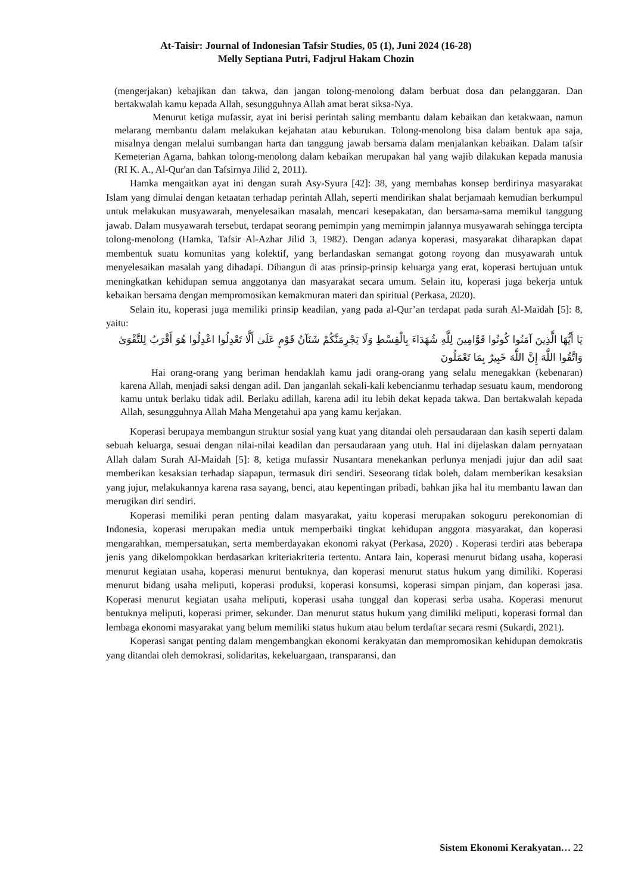At-Taisir: Journal of Indonesian Tafsir Studies, 05 (1), Juni 2024 (16-28)
Melly Septiana Putri, Fadjrul Hakam Chozin
(mengerjakan) kebajikan dan takwa, dan jangan tolong-menolong dalam berbuat dosa dan pelanggaran. Dan bertakwalah kamu kepada Allah, sesungguhnya Allah amat berat siksa-Nya.
Menurut ketiga mufassir, ayat ini berisi perintah saling membantu dalam kebaikan dan ketakwaan, namun melarang membantu dalam melakukan kejahatan atau keburukan. Tolong-menolong bisa dalam bentuk apa saja, misalnya dengan melalui sumbangan harta dan tanggung jawab bersama dalam menjalankan kebaikan. Dalam tafsir Kemeterian Agama, bahkan tolong-menolong dalam kebaikan merupakan hal yang wajib dilakukan kepada manusia (RI K. A., Al-Qur'an dan Tafsirnya Jilid 2, 2011).
Hamka mengaitkan ayat ini dengan surah Asy-Syura [42]: 38, yang membahas konsep berdirinya masyarakat Islam yang dimulai dengan ketaatan terhadap perintah Allah, seperti mendirikan shalat berjamaah kemudian berkumpul untuk melakukan musyawarah, menyelesaikan masalah, mencari kesepakatan, dan bersama-sama memikul tanggung jawab. Dalam musyawarah tersebut, terdapat seorang pemimpin yang memimpin jalannya musyawarah sehingga tercipta tolong-menolong (Hamka, Tafsir Al-Azhar Jilid 3, 1982). Dengan adanya koperasi, masyarakat diharapkan dapat membentuk suatu komunitas yang kolektif, yang berlandaskan semangat gotong royong dan musyawarah untuk menyelesaikan masalah yang dihadapi. Dibangun di atas prinsip-prinsip keluarga yang erat, koperasi bertujuan untuk meningkatkan kehidupan semua anggotanya dan masyarakat secara umum. Selain itu, koperasi juga bekerja untuk kebaikan bersama dengan mempromosikan kemakmuran materi dan spiritual (Perkasa, 2020).
Selain itu, koperasi juga memiliki prinsip keadilan, yang pada al-Qur’an terdapat pada surah Al-Maidah [5]: 8, yaitu:
يَا أَيُّهَا الَّذِينَ آمَنُوا كُونُوا قَوَّامِينَ لِلَّهِ شُهَدَاءَ بِالْقِسْطِ وَلَا يَجْرِمَنَّكُمْ شَنَآنُ قَوْمٍ عَلَىٰ أَلَّا تَعْدِلُوا اعْدِلُوا هُوَ أَقْرَبُ لِلتَّقْوَىٰ وَاتَّقُوا اللَّهَ إِنَّ اللَّهَ خَبِيرٌ بِمَا تَعْمَلُونَ
Hai orang-orang yang beriman hendaklah kamu jadi orang-orang yang selalu menegakkan (kebenaran) karena Allah, menjadi saksi dengan adil. Dan janganlah sekali-kali kebencianmu terhadap sesuatu kaum, mendorong kamu untuk berlaku tidak adil. Berlaku adillah, karena adil itu lebih dekat kepada takwa. Dan bertakwalah kepada Allah, sesungguhnya Allah Maha Mengetahui apa yang kamu kerjakan.
Koperasi berupaya membangun struktur sosial yang kuat yang ditandai oleh persaudaraan dan kasih seperti dalam sebuah keluarga, sesuai dengan nilai-nilai keadilan dan persaudaraan yang utuh. Hal ini dijelaskan dalam pernyataan Allah dalam Surah Al-Maidah [5]: 8, ketiga mufassir Nusantara menekankan perlunya menjadi jujur dan adil saat memberikan kesaksian terhadap siapapun, termasuk diri sendiri. Seseorang tidak boleh, dalam memberikan kesaksian yang jujur, melakukannya karena rasa sayang, benci, atau kepentingan pribadi, bahkan jika hal itu membantu lawan dan merugikan diri sendiri.
Koperasi memiliki peran penting dalam masyarakat, yaitu koperasi merupakan sokoguru perekonomian di Indonesia, koperasi merupakan media untuk memperbaiki tingkat kehidupan anggota masyarakat, dan koperasi mengarahkan, mempersatukan, serta memberdayakan ekonomi rakyat (Perkasa, 2020) . Koperasi terdiri atas beberapa jenis yang dikelompokkan berdasarkan kriteriakriteria tertentu. Antara lain, koperasi menurut bidang usaha, koperasi menurut kegiatan usaha, koperasi menurut bentuknya, dan koperasi menurut status hukum yang dimiliki. Koperasi menurut bidang usaha meliputi, koperasi produksi, koperasi konsumsi, koperasi simpan pinjam, dan koperasi jasa. Koperasi menurut kegiatan usaha meliputi, koperasi usaha tunggal dan koperasi serba usaha. Koperasi menurut bentuknya meliputi, koperasi primer, sekunder. Dan menurut status hukum yang dimiliki meliputi, koperasi formal dan lembaga ekonomi masyarakat yang belum memiliki status hukum atau belum terdaftar secara resmi (Sukardi, 2021).
Koperasi sangat penting dalam mengembangkan ekonomi kerakyatan dan mempromosikan kehidupan demokratis yang ditandai oleh demokrasi, solidaritas, kekeluargaan, transparansi, dan
Sistem Ekonomi Kerakyatan… 22